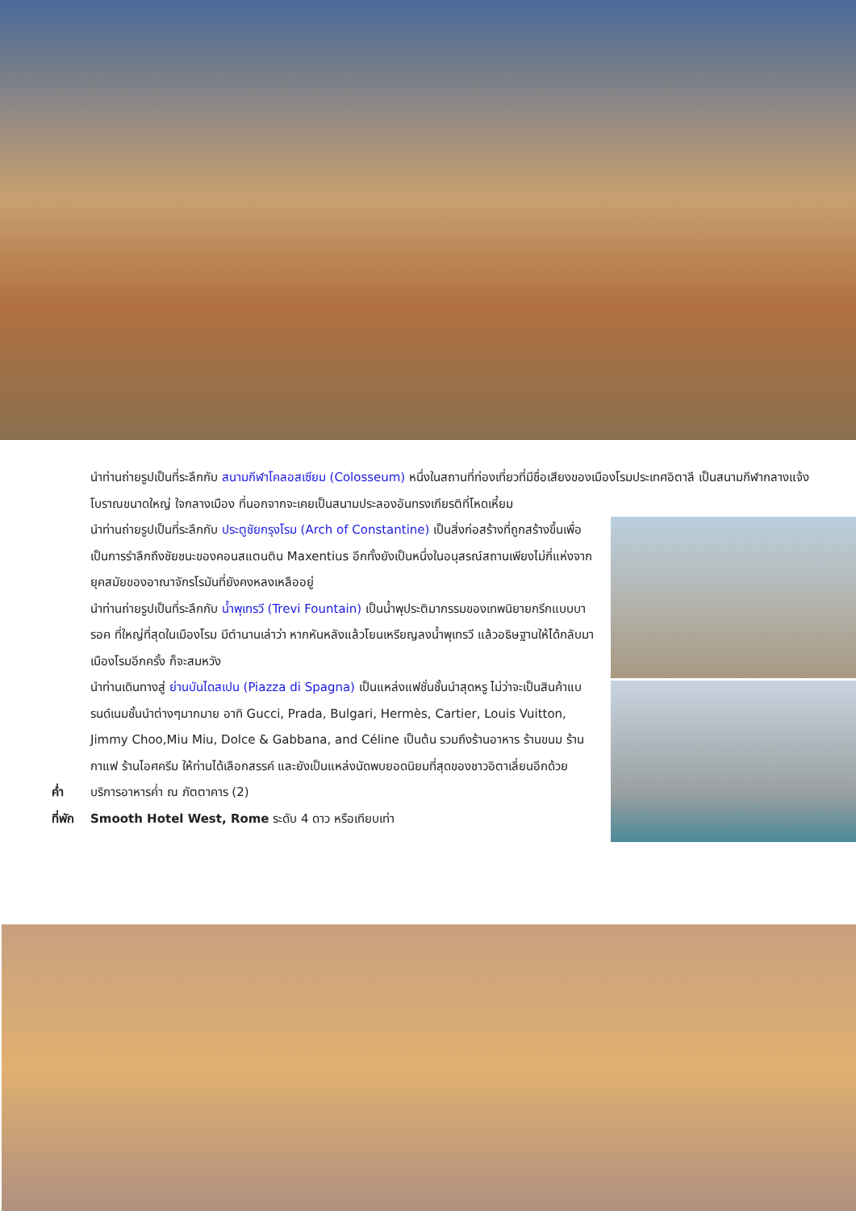นำท่านถ่ายรูปเป็นที่ระลึกกับ สนามกีฬาโคลอสเซียม (Colosseum) หนึ่งในสถานที่ท่องเที่ยวที่มีชื่อเสียงของเมืองโรมประเทศอิตาลี เป็นสนามกีฬากลางแจ้งโบราณขนาดใหญ่ ใจกลางเมือง ที่นอกจากจะเคยเป็นสนามประลองอันทรงเกียรติที่โหดเหี้ยม
นำท่านถ่ายรูปเป็นที่ระลึกกับ ประตูชัยกรุงโรม (Arch of Constantine) เป็นสิ่งก่อสร้างที่ถูกสร้างขึ้นเพื่อเป็นการรำลึกถึงชัยชนะของคอนสแตนติน Maxentius อีกทั้งยังเป็นหนึ่งในอนุสรณ์สถานเพียงไม่กี่แห่งจากยุคสมัยของอาณาจักรโรมันที่ยังคงหลงเหลืออยู่
นำท่านถ่ายรูปเป็นที่ระลึกกับ น้ำพุเทรวี (Trevi Fountain) เป็นน้ำพุประติมากรรมของเทพนิยายกรีกแบบบารอค ที่ใหญ่ที่สุดในเมืองโรม มีตำนานเล่าว่า หากหันหลังแล้วโยนเหรียญลงน้ำพุเทรวี แล้วอธิษฐานให้ได้กลับมาเมืองโรมอีกครั้ง ก็จะสมหวัง
นำท่านเดินทางสู่ ย่านบันไดสเปน (Piazza di Spagna) เป็นแหล่งแฟชั่นชั้นนำสุดหรู ไม่ว่าจะเป็นสินค้าแบรนด์เนมชั้นนำต่างๆมากมาย อาทิ Gucci, Prada, Bulgari, Hermès, Cartier, Louis Vuitton, Jimmy Choo,Miu Miu, Dolce & Gabbana, and Céline เป็นต้น รวมถึงร้านอาหาร ร้านขนม ร้านกาแฟ ร้านไอศครีม ให้ท่านได้เลือกสรรค์ และยังเป็นแหล่งนัดพบยอดนิยมที่สุดของชาวอิตาเลี่ยนอีกด้วย
ค่ำ บริการอาหารค่ำ ณ ภัตตาคาร (2)
ที่พัก Smooth Hotel West, Rome ระดับ 4 ดาว หรือเทียบเท่า